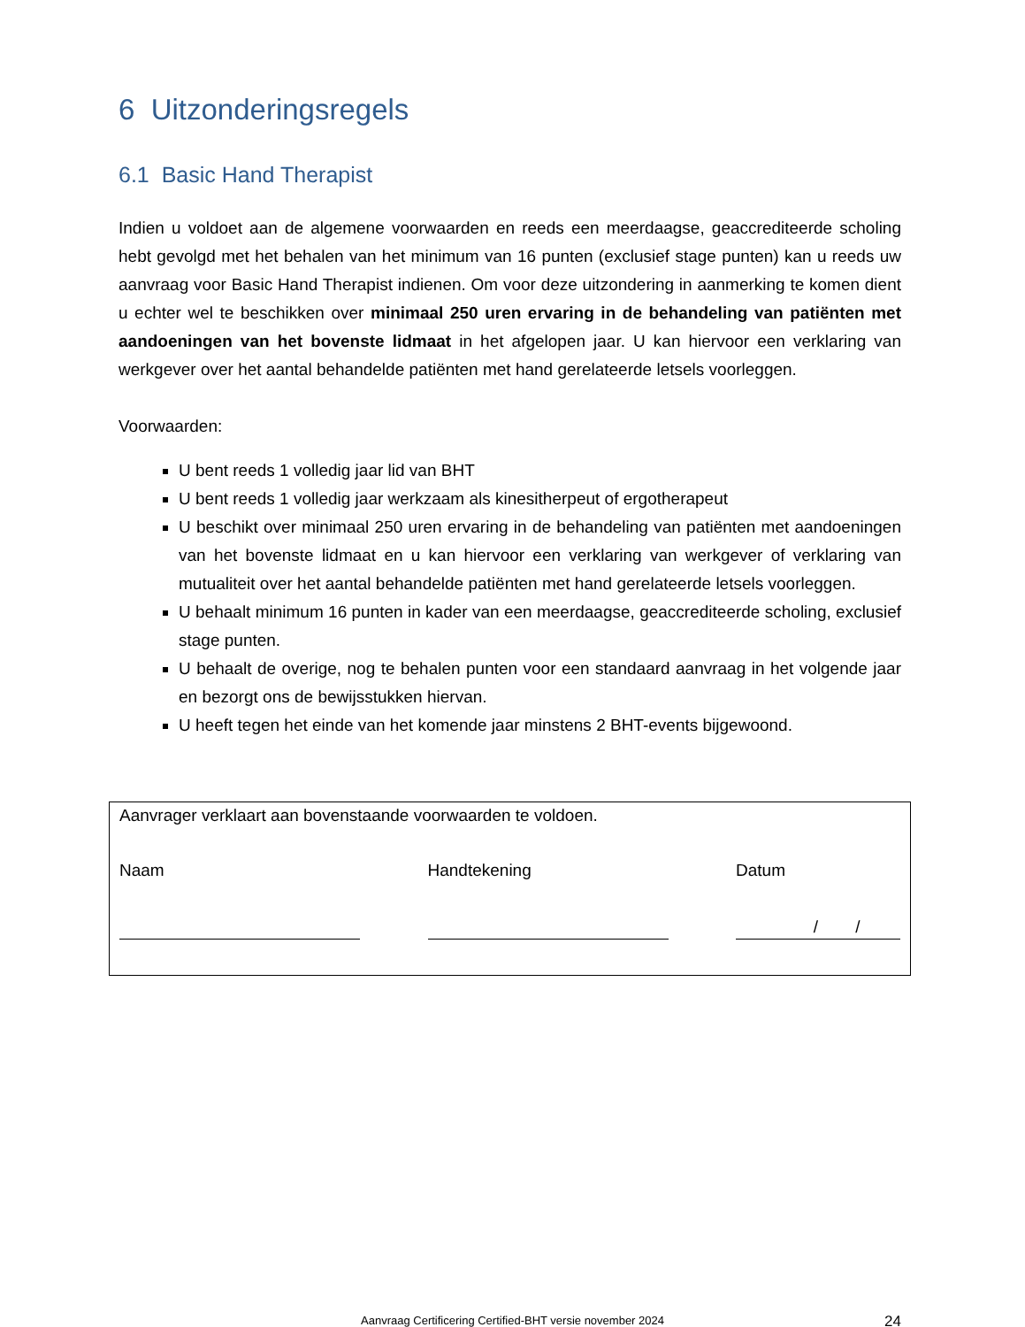6 Uitzonderingsregels
6.1 Basic Hand Therapist
Indien u voldoet aan de algemene voorwaarden en reeds een meerdaagse, geaccrediteerde scholing hebt gevolgd met het behalen van het minimum van 16 punten (exclusief stage punten) kan u reeds uw aanvraag voor Basic Hand Therapist indienen. Om voor deze uitzondering in aanmerking te komen dient u echter wel te beschikken over minimaal 250 uren ervaring in de behandeling van patiënten met aandoeningen van het bovenste lidmaat in het afgelopen jaar. U kan hiervoor een verklaring van werkgever over het aantal behandelde patiënten met hand gerelateerde letsels voorleggen.
Voorwaarden:
U bent reeds 1 volledig jaar lid van BHT
U bent reeds 1 volledig jaar werkzaam als kinesitherpeut of ergotherapeut
U beschikt over minimaal 250 uren ervaring in de behandeling van patiënten met aandoeningen van het bovenste lidmaat en u kan hiervoor een verklaring van werkgever of verklaring van mutualiteit over het aantal behandelde patiënten met hand gerelateerde letsels voorleggen.
U behaalt minimum 16 punten in kader van een meerdaagse, geaccrediteerde scholing, exclusief stage punten.
U behaalt de overige, nog te behalen punten voor een standaard aanvraag in het volgende jaar en bezorgt ons de bewijsstukken hiervan.
U heeft tegen het einde van het komende jaar minstens 2 BHT-events bijgewoond.
Aanvrager verklaart aan bovenstaande voorwaarden te voldoen.
Naam Handtekening Datum
/ /
Aanvraag Certificering Certified-BHT versie november 2024
24